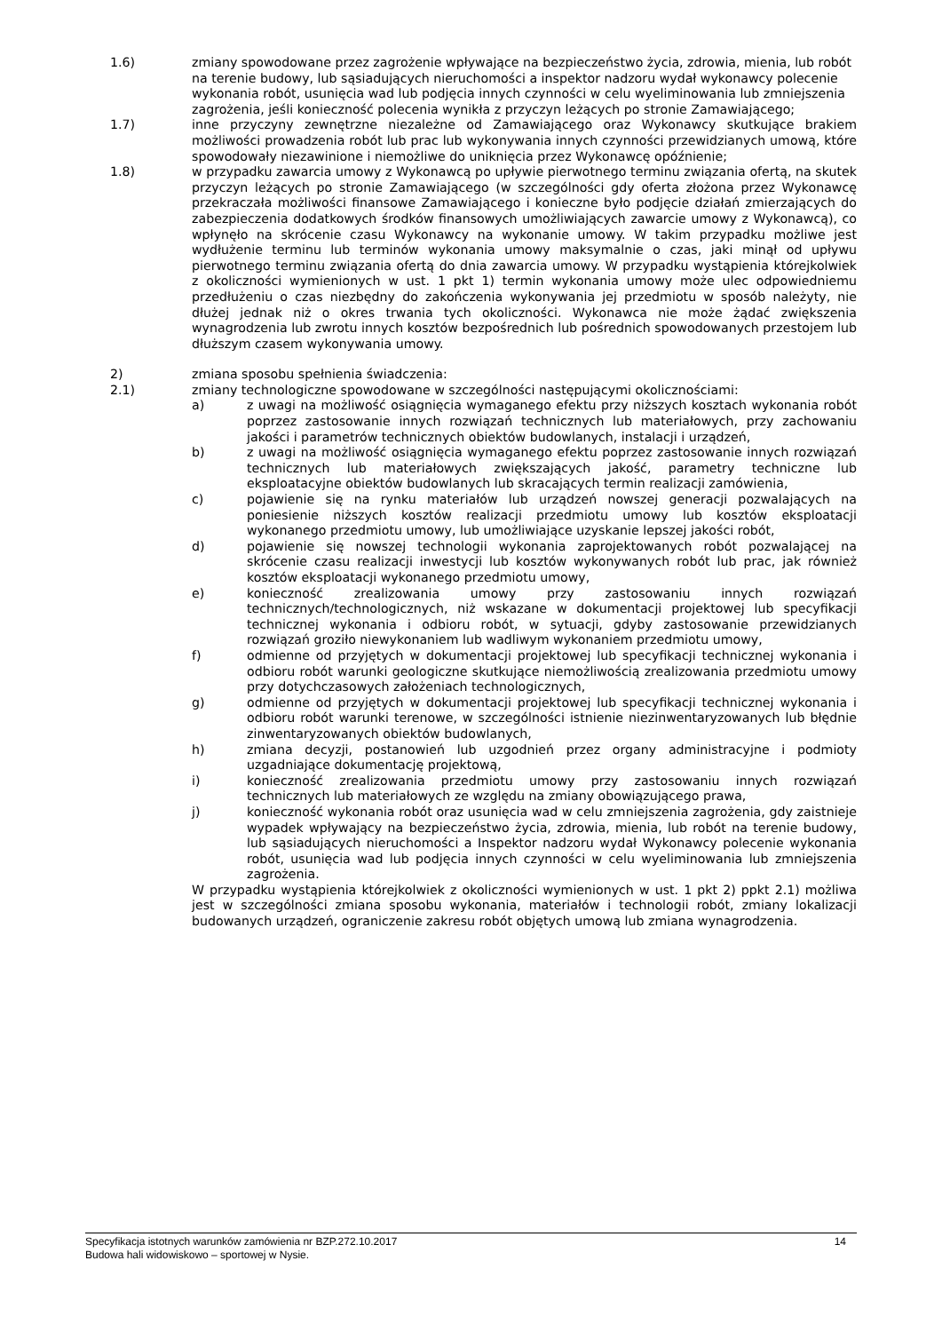1.6) zmiany spowodowane przez zagrożenie wpływające na bezpieczeństwo życia, zdrowia, mienia, lub robót na terenie budowy, lub sąsiadujących nieruchomości a inspektor nadzoru wydał wykonawcy polecenie wykonania robót, usunięcia wad lub podjęcia innych czynności w celu wyeliminowania lub zmniejszenia zagrożenia, jeśli konieczność polecenia wynikła z przyczyn leżących po stronie Zamawiającego;
1.7) inne przyczyny zewnętrzne niezależne od Zamawiającego oraz Wykonawcy skutkujące brakiem możliwości prowadzenia robót lub prac lub wykonywania innych czynności przewidzianych umową, które spowodowały niezawinione i niemożliwe do uniknięcia przez Wykonawcę opóźnienie;
1.8) w przypadku zawarcia umowy z Wykonawcą po upływie pierwotnego terminu związania ofertą, na skutek przyczyn leżących po stronie Zamawiającego (w szczególności gdy oferta złożona przez Wykonawcę przekraczała możliwości finansowe Zamawiającego i konieczne było podjęcie działań zmierzających do zabezpieczenia dodatkowych środków finansowych umożliwiających zawarcie umowy z Wykonawcą), co wpłynęło na skrócenie czasu Wykonawcy na wykonanie umowy. W takim przypadku możliwe jest wydłużenie terminu lub terminów wykonania umowy maksymalnie o czas, jaki minął od upływu pierwotnego terminu związania ofertą do dnia zawarcia umowy. W przypadku wystąpienia którejkolwiek z okoliczności wymienionych w ust. 1 pkt 1) termin wykonania umowy może ulec odpowiedniemu przedłużeniu o czas niezbędny do zakończenia wykonywania jej przedmiotu w sposób należyty, nie dłużej jednak niż o okres trwania tych okoliczności. Wykonawca nie może żądać zwiększenia wynagrodzenia lub zwrotu innych kosztów bezpośrednich lub pośrednich spowodowanych przestojem lub dłuższym czasem wykonywania umowy.
2) zmiana sposobu spełnienia świadczenia:
2.1) zmiany technologiczne spowodowane w szczególności następującymi okolicznościami:
a) z uwagi na możliwość osiągnięcia wymaganego efektu przy niższych kosztach wykonania robót poprzez zastosowanie innych rozwiązań technicznych lub materiałowych, przy zachowaniu jakości i parametrów technicznych obiektów budowlanych, instalacji i urządzeń,
b) z uwagi na możliwość osiągnięcia wymaganego efektu poprzez zastosowanie innych rozwiązań technicznych lub materiałowych zwiększających jakość, parametry techniczne lub eksploatacyjne obiektów budowlanych lub skracających termin realizacji zamówienia,
c) pojawienie się na rynku materiałów lub urządzeń nowszej generacji pozwalających na poniesienie niższych kosztów realizacji przedmiotu umowy lub kosztów eksploatacji wykonanego przedmiotu umowy, lub umożliwiające uzyskanie lepszej jakości robót,
d) pojawienie się nowszej technologii wykonania zaprojektowanych robót pozwalającej na skrócenie czasu realizacji inwestycji lub kosztów wykonywanych robót lub prac, jak również kosztów eksploatacji wykonanego przedmiotu umowy,
e) konieczność zrealizowania umowy przy zastosowaniu innych rozwiązań technicznych/technologicznych, niż wskazane w dokumentacji projektowej lub specyfikacji technicznej wykonania i odbioru robót, w sytuacji, gdyby zastosowanie przewidzianych rozwiązań groziło niewykonaniem lub wadliwym wykonaniem przedmiotu umowy,
f) odmienne od przyjętych w dokumentacji projektowej lub specyfikacji technicznej wykonania i odbioru robót warunki geologiczne skutkujące niemożliwością zrealizowania przedmiotu umowy przy dotychczasowych założeniach technologicznych,
g) odmienne od przyjętych w dokumentacji projektowej lub specyfikacji technicznej wykonania i odbioru robót warunki terenowe, w szczególności istnienie niezinwentaryzowanych lub błędnie zinwentaryzowanych obiektów budowlanych,
h) zmiana decyzji, postanowień lub uzgodnień przez organy administracyjne i podmioty uzgadniające dokumentację projektową,
i) konieczność zrealizowania przedmiotu umowy przy zastosowaniu innych rozwiązań technicznych lub materiałowych ze względu na zmiany obowiązującego prawa,
j) konieczność wykonania robót oraz usunięcia wad w celu zmniejszenia zagrożenia, gdy zaistnieje wypadek wpływający na bezpieczeństwo życia, zdrowia, mienia, lub robót na terenie budowy, lub sąsiadujących nieruchomości a Inspektor nadzoru wydał Wykonawcy polecenie wykonania robót, usunięcia wad lub podjęcia innych czynności w celu wyeliminowania lub zmniejszenia zagrożenia.
W przypadku wystąpienia którejkolwiek z okoliczności wymienionych w ust. 1 pkt 2) ppkt 2.1) możliwa jest w szczególności zmiana sposobu wykonania, materiałów i technologii robót, zmiany lokalizacji budowanych urządzeń, ograniczenie zakresu robót objętych umową lub zmiana wynagrodzenia.
Specyfikacja istotnych warunków zamówienia nr BZP.272.10.2017 14
Budowa hali widowiskowo – sportowej w Nysie.